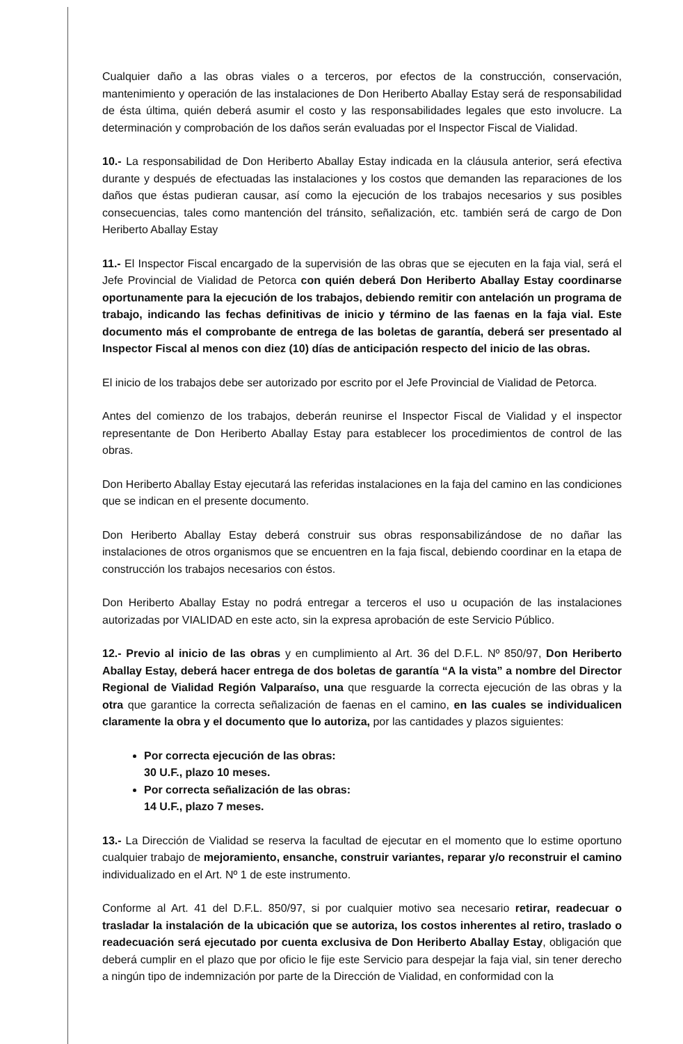Cualquier daño a las obras viales o a terceros, por efectos de la construcción, conservación, mantenimiento y operación de las instalaciones de Don Heriberto Aballay Estay será de responsabilidad de ésta última, quién deberá asumir el costo y las responsabilidades legales que esto involucre. La determinación y comprobación de los daños serán evaluadas por el Inspector Fiscal de Vialidad.
10.- La responsabilidad de Don Heriberto Aballay Estay indicada en la cláusula anterior, será efectiva durante y después de efectuadas las instalaciones y los costos que demanden las reparaciones de los daños que éstas pudieran causar, así como la ejecución de los trabajos necesarios y sus posibles consecuencias, tales como mantención del tránsito, señalización, etc. también será de cargo de Don Heriberto Aballay Estay
11.- El Inspector Fiscal encargado de la supervisión de las obras que se ejecuten en la faja vial, será el Jefe Provincial de Vialidad de Petorca con quién deberá Don Heriberto Aballay Estay coordinarse oportunamente para la ejecución de los trabajos, debiendo remitir con antelación un programa de trabajo, indicando las fechas definitivas de inicio y término de las faenas en la faja vial. Este documento más el comprobante de entrega de las boletas de garantía, deberá ser presentado al Inspector Fiscal al menos con diez (10) días de anticipación respecto del inicio de las obras.
El inicio de los trabajos debe ser autorizado por escrito por el Jefe Provincial de Vialidad de Petorca.
Antes del comienzo de los trabajos, deberán reunirse el Inspector Fiscal de Vialidad y el inspector representante de Don Heriberto Aballay Estay para establecer los procedimientos de control de las obras.
Don Heriberto Aballay Estay ejecutará las referidas instalaciones en la faja del camino en las condiciones que se indican en el presente documento.
Don Heriberto Aballay Estay deberá construir sus obras responsabilizándose de no dañar las instalaciones de otros organismos que se encuentren en la faja fiscal, debiendo coordinar en la etapa de construcción los trabajos necesarios con éstos.
Don Heriberto Aballay Estay no podrá entregar a terceros el uso u ocupación de las instalaciones autorizadas por VIALIDAD en este acto, sin la expresa aprobación de este Servicio Público.
12.- Previo al inicio de las obras y en cumplimiento al Art. 36 del D.F.L. Nº 850/97, Don Heriberto Aballay Estay, deberá hacer entrega de dos boletas de garantía “A la vista” a nombre del Director Regional de Vialidad Región Valparaíso, una que resguarde la correcta ejecución de las obras y la otra que garantice la correcta señalización de faenas en el camino, en las cuales se individualicen claramente la obra y el documento que lo autoriza, por las cantidades y plazos siguientes:
Por correcta ejecución de las obras:
30 U.F., plazo 10 meses.
Por correcta señalización de las obras:
14 U.F., plazo 7 meses.
13.- La Dirección de Vialidad se reserva la facultad de ejecutar en el momento que lo estime oportuno cualquier trabajo de mejoramiento, ensanche, construir variantes, reparar y/o reconstruir el camino individualizado en el Art. Nº 1 de este instrumento.
Conforme al Art. 41 del D.F.L. 850/97, si por cualquier motivo sea necesario retirar, readecuar o trasladar la instalación de la ubicación que se autoriza, los costos inherentes al retiro, traslado o readecuación será ejecutado por cuenta exclusiva de Don Heriberto Aballay Estay, obligación que deberá cumplir en el plazo que por oficio le fije este Servicio para despejar la faja vial, sin tener derecho a ningún tipo de indemnización por parte de la Dirección de Vialidad, en conformidad con la